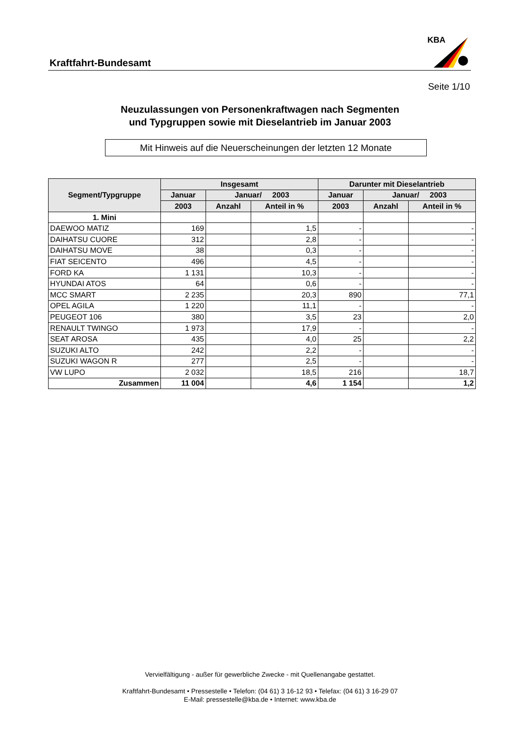KBA
Kraftfahrt-Bundesamt
Seite 1/10
Neuzulassungen von Personenkraftwagen nach Segmenten
und Typgruppen sowie mit Dieselantrieb im Januar 2003
Mit Hinweis auf die Neuerscheinungen der letzten 12 Monate
| Segment/Typgruppe | Insgesamt | | | Darunter mit Dieselantrieb | | |
| --- | --- | --- | --- | --- | --- | --- |
| | Januar | Januar/ 2003 | | Januar | Januar/ 2003 | |
| | 2003 | Anzahl | Anteil in % | 2003 | Anzahl | Anteil in % |
| 1. Mini | | | | | | |
| DAEWOO MATIZ | 169 | | 1,5 | - | | - |
| DAIHATSU CUORE | 312 | | 2,8 | - | | - |
| DAIHATSU MOVE | 38 | | 0,3 | - | | - |
| FIAT SEICENTO | 496 | | 4,5 | - | | - |
| FORD KA | 1 131 | | 10,3 | - | | - |
| HYUNDAI ATOS | 64 | | 0,6 | - | | - |
| MCC SMART | 2 235 | | 20,3 | 890 | | 77,1 |
| OPEL AGILA | 1 220 | | 11,1 | - | | - |
| PEUGEOT 106 | 380 | | 3,5 | 23 | | 2,0 |
| RENAULT TWINGO | 1 973 | | 17,9 | - | | - |
| SEAT AROSA | 435 | | 4,0 | 25 | | 2,2 |
| SUZUKI ALTO | 242 | | 2,2 | - | | - |
| SUZUKI WAGON R | 277 | | 2,5 | - | | - |
| VW LUPO | 2 032 | | 18,5 | 216 | | 18,7 |
| Zusammen | 11 004 | | 4,6 | 1 154 | | 1,2 |
Vervielfältigung - außer für gewerbliche Zwecke - mit Quellenangabe gestattet.
Kraftfahrt-Bundesamt • Pressestelle • Telefon: (04 61) 3 16-12 93 • Telefax: (04 61) 3 16-29 07
E-Mail: pressestelle@kba.de • Internet: www.kba.de